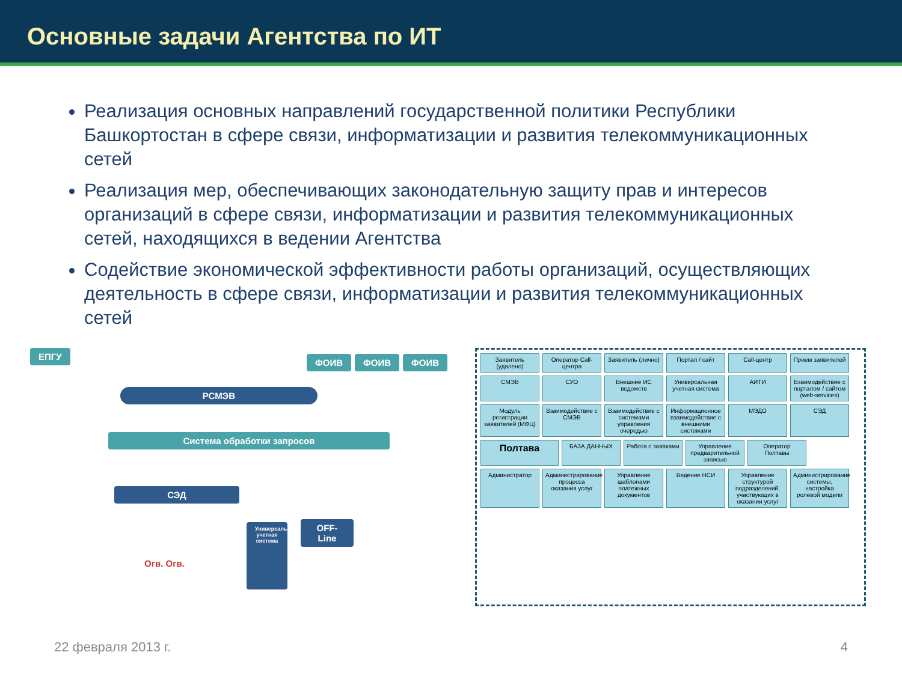Основные задачи Агентства по ИТ
Реализация основных направлений государственной политики Республики Башкортостан в сфере связи, информатизации и развития телекоммуникационных сетей
Реализация мер, обеспечивающих законодательную защиту прав и интересов организаций в сфере связи, информатизации и развития телекоммуникационных сетей, находящихся в ведении Агентства
Содействие экономической эффективности работы организаций, осуществляющих деятельность в сфере связи, информатизации и развития телекоммуникационных сетей
ЕПГУ
ФОИВ ФОИВ ФОИВ
РСМЭВ
Система обработки запросов
СЭД
Универсальная учетная система
OFF-Line
Огв. Огв.
Заявитель (удалено) Оператор Call-центра Заявитель (лично) Портал / сайт Call-центр Прием заявителей СМЭВ СУО Внешние ИС ведомств Универсальная учетная система АИТИ Взаимодействие с порталом / сайтом (web-services) Модуль регистрации заявителей (МФЦ) Взаимодействие с СМЭВ Взаимодействие с системами управления очередью Информационное взаимодействие с внешними системами МЭДО СЭД Полтава БАЗА ДАННЫХ Работа с заявками Управление предварительной записью Оператор Полтавы Администратор Администрирование процесса оказания услуг Управление шаблонами платежных документов Ведение НСИ Управление структурой подразделений, участвующих в оказании услуг Администрирование системы, настройка ролевой модели
22 февраля 2013 г. 4